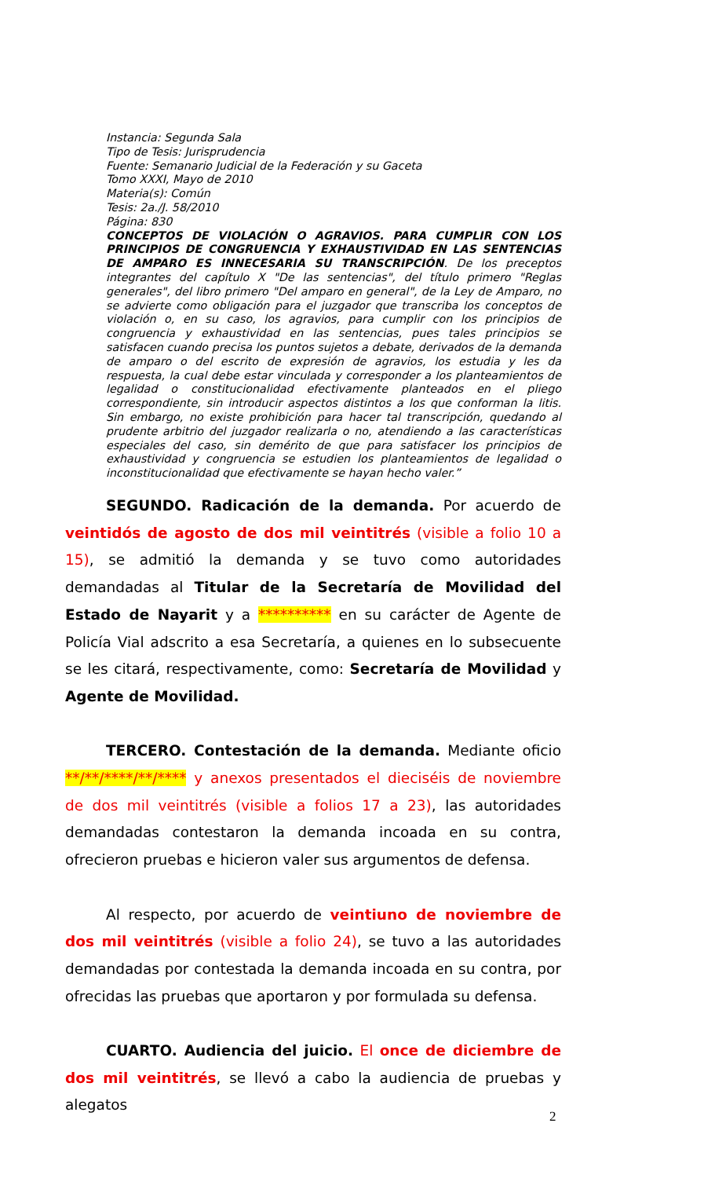Instancia: Segunda Sala
Tipo de Tesis: Jurisprudencia
Fuente: Semanario Judicial de la Federación y su Gaceta
Tomo XXXI, Mayo de 2010
Materia(s): Común
Tesis: 2a./J. 58/2010
Página: 830
CONCEPTOS DE VIOLACIÓN O AGRAVIOS. PARA CUMPLIR CON LOS PRINCIPIOS DE CONGRUENCIA Y EXHAUSTIVIDAD EN LAS SENTENCIAS DE AMPARO ES INNECESARIA SU TRANSCRIPCIÓN. De los preceptos integrantes del capítulo X "De las sentencias", del título primero "Reglas generales", del libro primero "Del amparo en general", de la Ley de Amparo, no se advierte como obligación para el juzgador que transcriba los conceptos de violación o, en su caso, los agravios, para cumplir con los principios de congruencia y exhaustividad en las sentencias, pues tales principios se satisfacen cuando precisa los puntos sujetos a debate, derivados de la demanda de amparo o del escrito de expresión de agravios, los estudia y les da respuesta, la cual debe estar vinculada y corresponder a los planteamientos de legalidad o constitucionalidad efectivamente planteados en el pliego correspondiente, sin introducir aspectos distintos a los que conforman la litis. Sin embargo, no existe prohibición para hacer tal transcripción, quedando al prudente arbitrio del juzgador realizarla o no, atendiendo a las características especiales del caso, sin demérito de que para satisfacer los principios de exhaustividad y congruencia se estudien los planteamientos de legalidad o inconstitucionalidad que efectivamente se hayan hecho valer.”
SEGUNDO. Radicación de la demanda. Por acuerdo de veintidós de agosto de dos mil veintitrés (visible a folio 10 a 15), se admitió la demanda y se tuvo como autoridades demandadas al Titular de la Secretaría de Movilidad del Estado de Nayarit y a ********** en su carácter de Agente de Policía Vial adscrito a esa Secretaría, a quienes en lo subsecuente se les citará, respectivamente, como: Secretaría de Movilidad y Agente de Movilidad.
TERCERO. Contestación de la demanda. Mediante oficio **/**/****/**/**** y anexos presentados el dieciséis de noviembre de dos mil veintitrés (visible a folios 17 a 23), las autoridades demandadas contestaron la demanda incoada en su contra, ofrecieron pruebas e hicieron valer sus argumentos de defensa.
Al respecto, por acuerdo de veintiuno de noviembre de dos mil veintitrés (visible a folio 24), se tuvo a las autoridades demandadas por contestada la demanda incoada en su contra, por ofrecidas las pruebas que aportaron y por formulada su defensa.
CUARTO. Audiencia del juicio. El once de diciembre de dos mil veintitrés, se llevó a cabo la audiencia de pruebas y alegatos
2